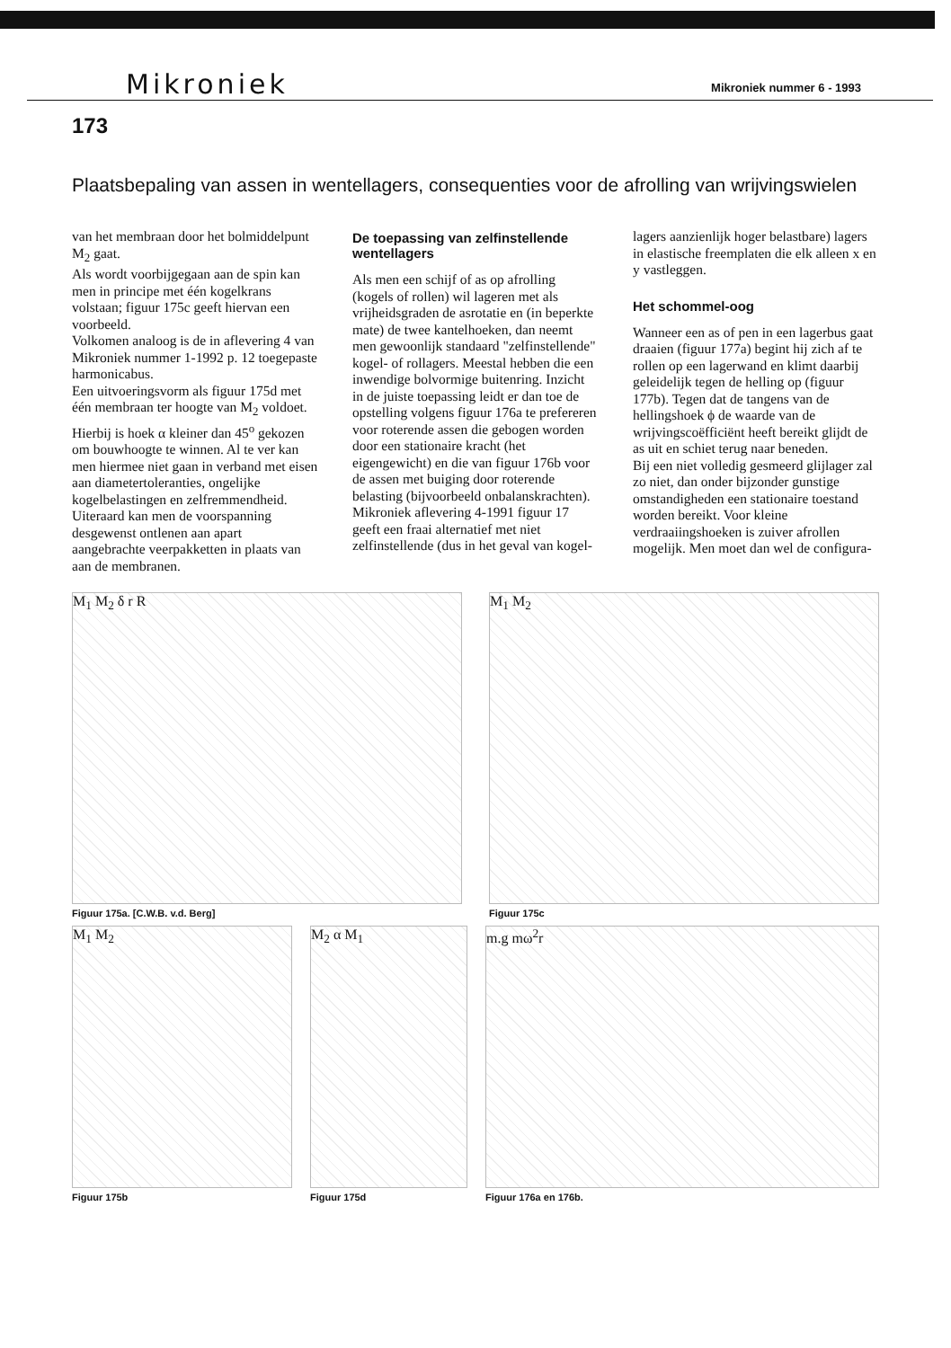Mikroniek Mikroniek nummer 6 - 1993
173
Plaatsbepaling van assen in wentellagers, consequenties voor de afrolling van wrijvingswielen
van het membraan door het bolmiddelpunt M<sub>2</sub> gaat.
Als wordt voorbijgegaan aan de spin kan men in principe met één kogelkrans volstaan; figuur 175c geeft hiervan een voorbeeld.
Volkomen analoog is de in aflevering 4 van Mikroniek nummer 1-1992 p. 12 toegepaste harmonicabus.
Een uitvoeringsvorm als figuur 175d met één membraan ter hoogte van M<sub>2</sub> voldoet. Hierbij is hoek α kleiner dan 45<sup>o</sup> gekozen om bouwhoogte te winnen. Al te ver kan men hiermee niet gaan in verband met eisen aan diametertoleranties, ongelijke kogelbelastingen en zelfremmendheid.
Uiteraard kan men de voorspanning desgewenst ontlenen aan apart aangebrachte veerpakketten in plaats van aan de membranen.
De toepassing van zelfinstellende wentellagers
Als men een schijf of as op afrolling (kogels of rollen) wil lageren met als vrijheidsgraden de asrotatie en (in beperkte mate) de twee kantelhoeken, dan neemt men gewoonlijk standaard "zelfinstellende" kogel- of rollagers. Meestal hebben die een inwendige bolvormige buitenring. Inzicht in de juiste toepassing leidt er dan toe de opstelling volgens figuur 176a te prefereren voor roterende assen die gebogen worden door een stationaire kracht (het eigengewicht) en die van figuur 176b voor de assen met buiging door roterende belasting (bijvoorbeeld onbalanskrachten).
Mikroniek aflevering 4-1991 figuur 17 geeft een fraai alternatief met niet zelfinstellende (dus in het geval van kogel-
lagers aanzienlijk hoger belastbare) lagers in elastische freemplaten die elk alleen x en y vastleggen.
Het schommel-oog
Wanneer een as of pen in een lagerbus gaat draaien (figuur 177a) begint hij zich af te rollen op een lagerwand en klimt daarbij geleidelijk tegen de helling op (figuur 177b). Tegen dat de tangens van de hellingshoek ϕ de waarde van de wrijvingscoëfficiënt heeft bereikt glijdt de as uit en schiet terug naar beneden.
Bij een niet volledig gesmeerd glijlager zal zo niet, dan onder bijzonder gunstige omstandigheden een stationaire toestand worden bereikt. Voor kleine verdraaiingshoeken is zuiver afrollen mogelijk. Men moet dan wel de configura-
M<sub>1</sub> M<sub>2</sub> δ r R
Figuur 175a. [C.W.B. v.d. Berg]
M<sub>1</sub> M<sub>2</sub>
Figuur 175c
M<sub>1</sub> M<sub>2</sub>
Figuur 175b
M<sub>2</sub> α M<sub>1</sub>
Figuur 175d
m.g mω<sup>2</sup>r
Figuur 176a en 176b.